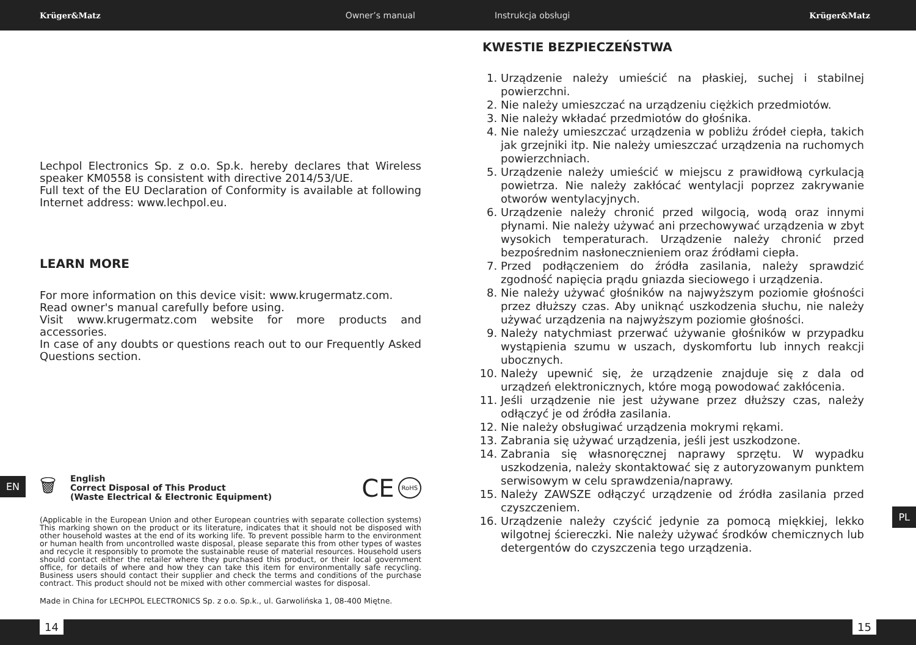Krüger&Matz Owner’s manual Instrukcja obsługi Krüger&Matz
Lechpol Electronics Sp. z o.o. Sp.k. hereby declares that Wireless speaker KM0558 is consistent with directive 2014/53/UE.
Full text of the EU Declaration of Conformity is available at following Internet address: www.lechpol.eu.
LEARN MORE
For more information on this device visit: www.krugermatz.com.
Read owner's manual carefully before using.
Visit www.krugermatz.com website for more products and accessories.
In case of any doubts or questions reach out to our Frequently Asked Questions section.
🗑
English
Correct Disposal of This Product
(Waste Electrical & Electronic Equipment)
CE
RoHS
(Applicable in the European Union and other European countries with separate collection systems) This marking shown on the product or its literature, indicates that it should not be disposed with other household wastes at the end of its working life. To prevent possible harm to the environment or human health from uncontrolled waste disposal, please separate this from other types of wastes and recycle it responsibly to promote the sustainable reuse of material resources. Household users should contact either the retailer where they purchased this product, or their local government office, for details of where and how they can take this item for environmentally safe recycling. Business users should contact their supplier and check the terms and conditions of the purchase contract. This product should not be mixed with other commercial wastes for disposal.
Made in China for LECHPOL ELECTRONICS Sp. z o.o. Sp.k., ul. Garwolińska 1, 08-400 Miętne.
KWESTIE BEZPIECZEŃSTWA
1. Urządzenie należy umieścić na płaskiej, suchej i stabilnej powierzchni.
2. Nie należy umieszczać na urządzeniu ciężkich przedmiotów.
3. Nie należy wkładać przedmiotów do głośnika.
4. Nie należy umieszczać urządzenia w pobliżu źródeł ciepła, takich jak grzejniki itp. Nie należy umieszczać urządzenia na ruchomych powierzchniach.
5. Urządzenie należy umieścić w miejscu z prawidłową cyrkulacją powietrza. Nie należy zakłócać wentylacji poprzez zakrywanie otworów wentylacyjnych.
6. Urządzenie należy chronić przed wilgocią, wodą oraz innymi płynami. Nie należy używać ani przechowywać urządzenia w zbyt wysokich temperaturach. Urządzenie należy chronić przed bezpośrednim nasłonecznieniem oraz źródłami ciepła.
7. Przed podłączeniem do źródła zasilania, należy sprawdzić zgodność napięcia prądu gniazda sieciowego i urządzenia.
8. Nie należy używać głośników na najwyższym poziomie głośności przez dłuższy czas. Aby uniknąć uszkodzenia słuchu, nie należy używać urządzenia na najwyższym poziomie głośności.
9. Należy natychmiast przerwać używanie głośników w przypadku wystąpienia szumu w uszach, dyskomfortu lub innych reakcji ubocznych.
10. Należy upewnić się, że urządzenie znajduje się z dala od urządzeń elektronicznych, które mogą powodować zakłócenia.
11. Jeśli urządzenie nie jest używane przez dłuższy czas, należy odłączyć je od źródła zasilania.
12. Nie należy obsługiwać urządzenia mokrymi rękami.
13. Zabrania się używać urządzenia, jeśli jest uszkodzone.
14. Zabrania się własnoręcznej naprawy sprzętu. W wypadku uszkodzenia, należy skontaktować się z autoryzowanym punktem serwisowym w celu sprawdzenia/naprawy.
15. Należy ZAWSZE odłączyć urządzenie od źródła zasilania przed czyszczeniem.
16. Urządzenie należy czyścić jedynie za pomocą miękkiej, lekko wilgotnej ściereczki. Nie należy używać środków chemicznych lub detergentów do czyszczenia tego urządzenia.
EN
PL
14 15